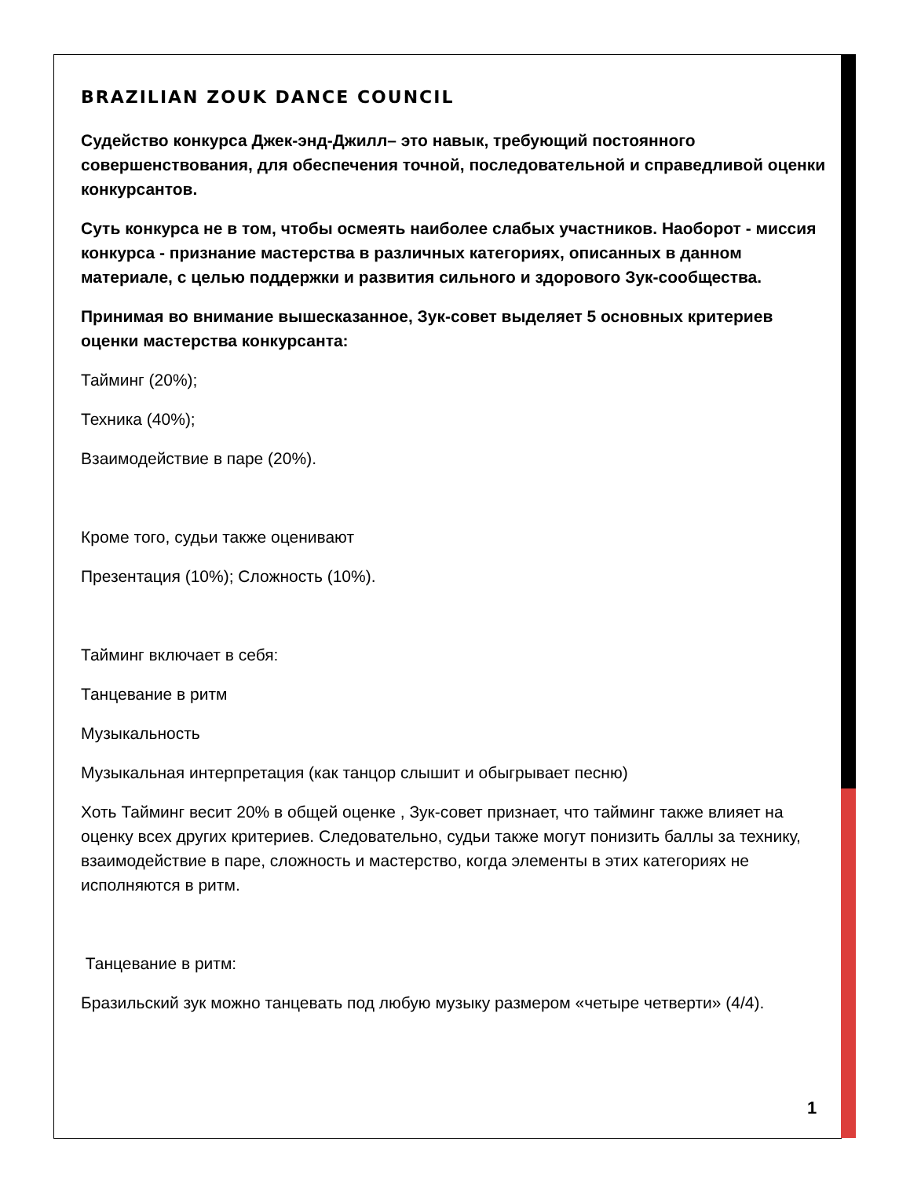BRAZILIAN ZOUK DANCE COUNCIL
Судейство конкурса Джек-энд-Джилл– это навык, требующий постоянного совершенствования, для обеспечения точной, последовательной и справедливой оценки конкурсантов.
Суть конкурса не в том, чтобы осмеять наиболее слабых участников. Наоборот - миссия конкурса - признание мастерства в различных категориях, описанных в данном материале, с целью поддержки и развития сильного и здорового Зук-сообщества.
Принимая во внимание вышесказанное, Зук-совет выделяет 5 основных критериев оценки мастерства конкурсанта:
Тайминг (20%);
Техника (40%);
Взаимодействие в паре (20%).
Кроме того, судьи также оценивают
Презентация (10%); Сложность (10%).
Тайминг включает в себя:
Танцевание в ритм
Музыкальность
Музыкальная интерпретация (как танцор слышит и обыгрывает песню)
Хоть Тайминг весит 20% в общей оценке , Зук-совет признает, что тайминг также влияет на оценку всех других критериев. Следовательно, судьи также могут понизить баллы за технику, взаимодействие в паре, сложность и мастерство, когда элементы в этих категориях не исполняются в ритм.
Танцевание в ритм:
Бразильский зук можно танцевать под любую музыку размером «четыре четверти» (4/4).
1